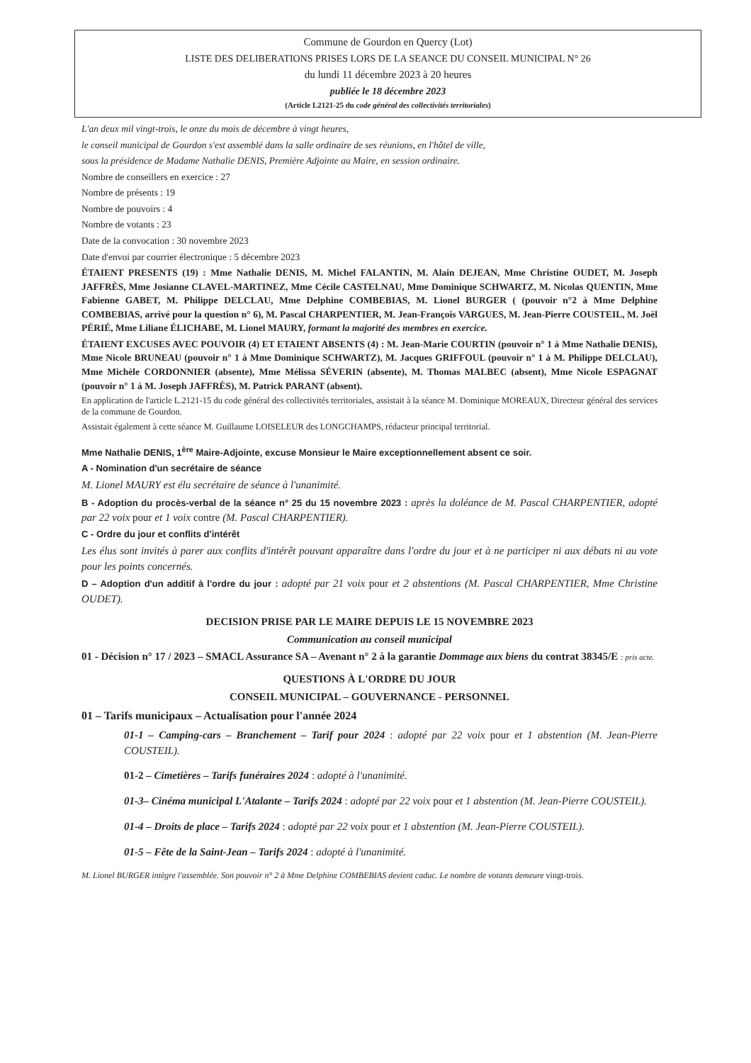Commune de Gourdon en Quercy (Lot)
LISTE DES DELIBERATIONS PRISES LORS DE LA SEANCE DU CONSEIL MUNICIPAL N° 26
du lundi 11 décembre 2023 à 20 heures
publiée le 18 décembre 2023
(Article L2121-25 du code général des collectivités territoriales)
L'an deux mil vingt-trois, le onze du mois de décembre à vingt heures,
le conseil municipal de Gourdon s'est assemblé dans la salle ordinaire de ses réunions, en l'hôtel de ville,
sous la présidence de Madame Nathalie DENIS, Première Adjointe au Maire, en session ordinaire.
Nombre de conseillers en exercice : 27
Nombre de présents : 19
Nombre de pouvoirs : 4
Nombre de votants : 23
Date de la convocation : 30 novembre 2023
Date d'envoi par courrier électronique : 5 décembre 2023
ÉTAIENT PRESENTS (19) : Mme Nathalie DENIS, M. Michel FALANTIN, M. Alain DEJEAN, Mme Christine OUDET, M. Joseph JAFFRÈS, Mme Josianne CLAVEL-MARTINEZ, Mme Cécile CASTELNAU, Mme Dominique SCHWARTZ, M. Nicolas QUENTIN, Mme Fabienne GABET, M. Philippe DELCLAU, Mme Delphine COMBEBIAS, M. Lionel BURGER ( (pouvoir n°2 à Mme Delphine COMBEBIAS, arrivé pour la question n° 6), M. Pascal CHARPENTIER, M. Jean-François VARGUES, M. Jean-Pierre COUSTEIL, M. Joël PÉRIÉ, Mme Liliane ÉLICHABE, M. Lionel MAURY, formant la majorité des membres en exercice.
ÉTAIENT EXCUSES AVEC POUVOIR (4) ET ETAIENT ABSENTS (4) : M. Jean-Marie COURTIN (pouvoir n° 1 à Mme Nathalie DENIS), Mme Nicole BRUNEAU (pouvoir n° 1 à Mme Dominique SCHWARTZ), M. Jacques GRIFFOUL (pouvoir n° 1 à M. Philippe DELCLAU), Mme Michèle CORDONNIER (absente), Mme Mélissa SÉVERIN (absente), M. Thomas MALBEC (absent), Mme Nicole ESPAGNAT (pouvoir n° 1 à M. Joseph JAFFRÈS), M. Patrick PARANT (absent).
En application de l'article L.2121-15 du code général des collectivités territoriales, assistait à la séance M. Dominique MOREAUX, Directeur général des services de la commune de Gourdon.
Assistait également à cette séance M. Guillaume LOISELEUR des LONGCHAMPS, rédacteur principal territorial.
Mme Nathalie DENIS, 1<sup>ère</sup> Maire-Adjointe, excuse Monsieur le Maire exceptionnellement absent ce soir.
A - Nomination d'un secrétaire de séance
M. Lionel MAURY est élu secrétaire de séance à l'unanimité.
B - Adoption du procès-verbal de la séance n° 25 du 15 novembre 2023 : après la doléance de M. Pascal CHARPENTIER, adopté par 22 voix pour et 1 voix contre (M. Pascal CHARPENTIER).
C - Ordre du jour et conflits d'intérêt
Les élus sont invités à parer aux conflits d'intérêt pouvant apparaître dans l'ordre du jour et à ne participer ni aux débats ni au vote pour les points concernés.
D – Adoption d'un additif à l'ordre du jour : adopté par 21 voix pour et 2 abstentions (M. Pascal CHARPENTIER, Mme Christine OUDET).
DECISION PRISE PAR LE MAIRE DEPUIS LE 15 NOVEMBRE 2023
Communication au conseil municipal
01 - Décision n° 17 / 2023 – SMACL Assurance SA – Avenant n° 2 à la garantie Dommage aux biens du contrat 38345/E : pris acte.
QUESTIONS À L'ORDRE DU JOUR
CONSEIL MUNICIPAL – GOUVERNANCE - PERSONNEL
01 – Tarifs municipaux – Actualisation pour l'année 2024
01-1 – Camping-cars – Branchement – Tarif pour 2024 : adopté par 22 voix pour et 1 abstention (M. Jean-Pierre COUSTEIL).
01-2 – Cimetières – Tarifs funéraires 2024 : adopté à l'unanimité.
01-3– Cinéma municipal L'Atalante – Tarifs 2024 : adopté par 22 voix pour et 1 abstention (M. Jean-Pierre COUSTEIL).
01-4 – Droits de place – Tarifs 2024 : adopté par 22 voix pour et 1 abstention (M. Jean-Pierre COUSTEIL).
01-5 – Fête de la Saint-Jean – Tarifs 2024 : adopté à l'unanimité.
M. Lionel BURGER intègre l'assemblée. Son pouvoir n° 2 à Mme Delphine COMBEBIAS devient caduc. Le nombre de votants demeure vingt-trois.